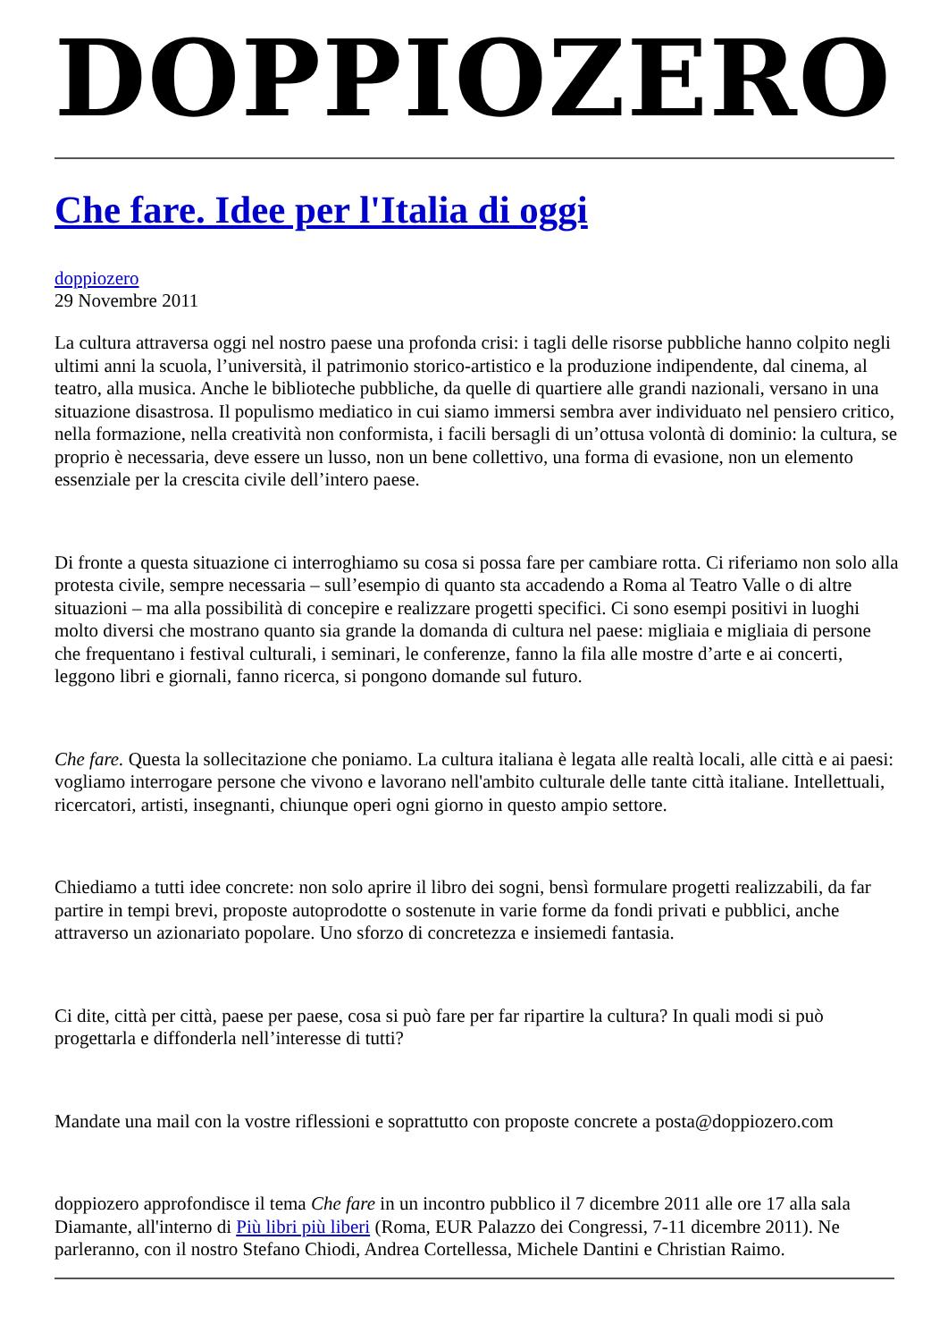DOPPIOZERO
Che fare. Idee per l'Italia di oggi
doppiozero
29 Novembre 2011
La cultura attraversa oggi nel nostro paese una profonda crisi: i tagli delle risorse pubbliche hanno colpito negli ultimi anni la scuola, l’università, il patrimonio storico-artistico e la produzione indipendente, dal cinema, al teatro, alla musica. Anche le biblioteche pubbliche, da quelle di quartiere alle grandi nazionali, versano in una situazione disastrosa. Il populismo mediatico in cui siamo immersi sembra aver individuato nel pensiero critico, nella formazione, nella creatività non conformista, i facili bersagli di un’ottusa volontà di dominio: la cultura, se proprio è necessaria, deve essere un lusso, non un bene collettivo, una forma di evasione, non un elemento essenziale per la crescita civile dell’intero paese.
Di fronte a questa situazione ci interroghiamo su cosa si possa fare per cambiare rotta. Ci riferiamo non solo alla protesta civile, sempre necessaria – sull’esempio di quanto sta accadendo a Roma al Teatro Valle o di altre situazioni – ma alla possibilità di concepire e realizzare progetti specifici. Ci sono esempi positivi in luoghi molto diversi che mostrano quanto sia grande la domanda di cultura nel paese: migliaia e migliaia di persone che frequentano i festival culturali, i seminari, le conferenze, fanno la fila alle mostre d’arte e ai concerti, leggono libri e giornali, fanno ricerca, si pongono domande sul futuro.
Che fare. Questa la sollecitazione che poniamo. La cultura italiana è legata alle realtà locali, alle città e ai paesi: vogliamo interrogare persone che vivono e lavorano nell'ambito culturale delle tante città italiane. Intellettuali, ricercatori, artisti, insegnanti, chiunque operi ogni giorno in questo ampio settore.
Chiediamo a tutti idee concrete: non solo aprire il libro dei sogni, bensì formulare progetti realizzabili, da far partire in tempi brevi, proposte autoprodotte o sostenute in varie forme da fondi privati e pubblici, anche attraverso un azionariato popolare. Uno sforzo di concretezza e insiemedi fantasia.
Ci dite, città per città, paese per paese, cosa si può fare per far ripartire la cultura? In quali modi si può progettarla e diffonderla nell’interesse di tutti?
Mandate una mail con la vostre riflessioni e soprattutto con proposte concrete a posta@doppiozero.com
doppiozero approfondisce il tema Che fare in un incontro pubblico il 7 dicembre 2011 alle ore 17 alla sala Diamante, all'interno di Più libri più liberi (Roma, EUR Palazzo dei Congressi, 7-11 dicembre 2011). Ne parleranno, con il nostro Stefano Chiodi, Andrea Cortellessa, Michele Dantini e Christian Raimo.